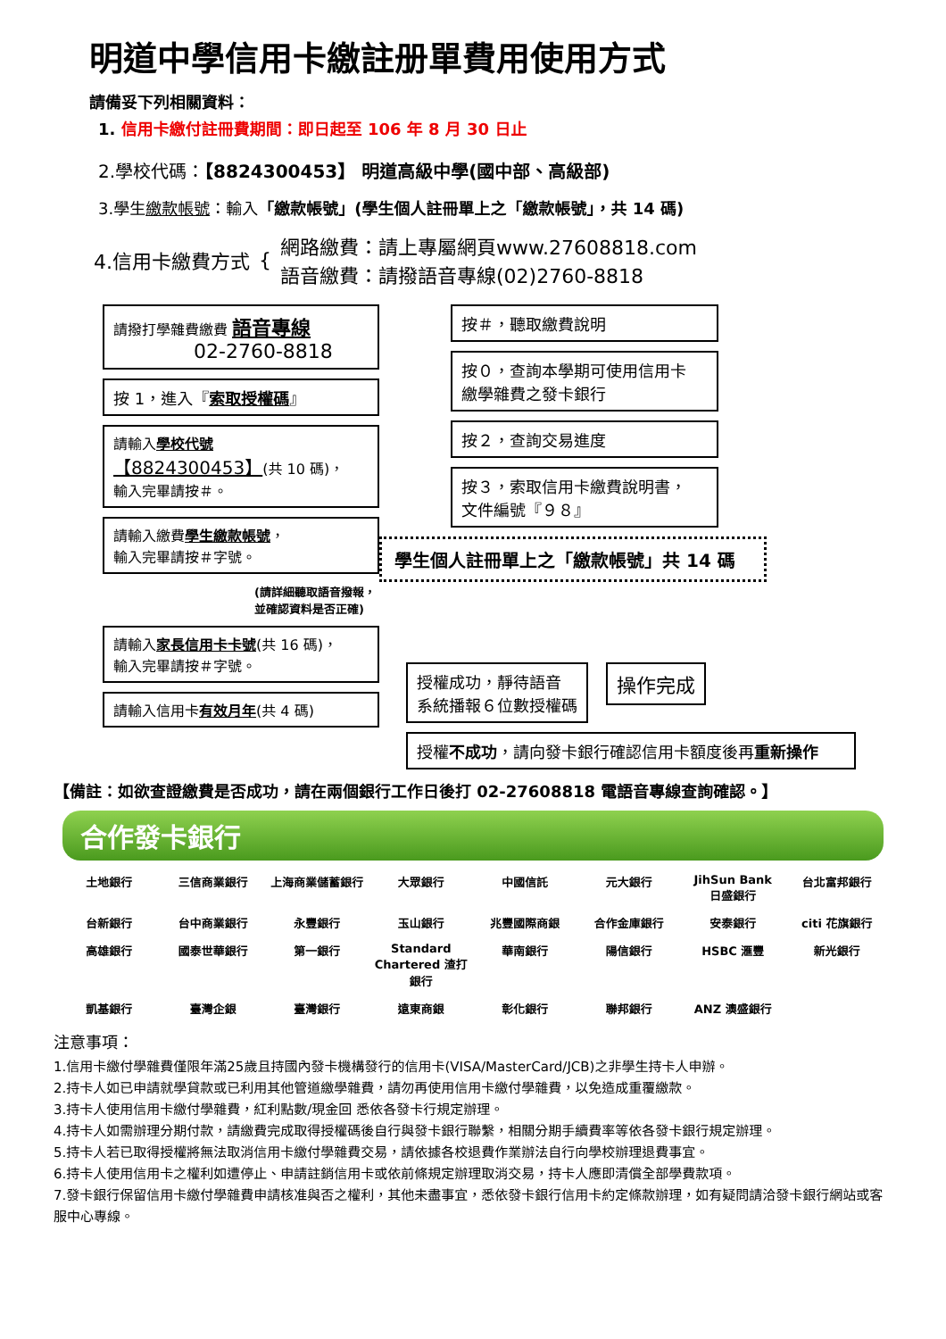明道中學信用卡繳註册單費用使用方式
請備妥下列相關資料：
1. 信用卡繳付註冊費期間：即日起至 106 年 8 月 30 日止
2.學校代碼：【8824300453】 明道高級中學(國中部、高級部)
3.學生繳款帳號：輸入「繳款帳號」(學生個人註冊單上之「繳款帳號」，共 14 碼)
4.信用卡繳費方式 {
網路繳費：請上專屬網頁www.27608818.com
語音繳費：請撥語音專線(02)2760-8818
請撥打學雜費繳費 語音專線
02-2760-8818
按 1，進入『索取授權碼』
請輸入學校代號
【8824300453】(共 10 碼)，
輸入完畢請按＃。
請輸入繳費學生繳款帳號，
輸入完畢請按＃字號。
(請詳細聽取語音撥報，並確認資料是否正確)
請輸入家長信用卡卡號(共 16 碼)，
輸入完畢請按＃字號。
請輸入信用卡有效月年(共 4 碼)
按＃，聽取繳費說明
按０，查詢本學期可使用信用卡
繳學雜費之發卡銀行
按２，查詢交易進度
按３，索取信用卡繳費說明書，
文件編號『９８』
學生個人註冊單上之「繳款帳號」共 14 碼
授權成功，靜待語音
系統播報６位數授權碼
操作完成
授權不成功，請向發卡銀行確認信用卡額度後再重新操作
【備註：如欲查證繳費是否成功，請在兩個銀行工作日後打 02-27608818 電語音專線查詢確認。】
合作發卡銀行
土地銀行 三信商業銀行 上海商業儲蓄銀行 大眾銀行 中國信託 元大銀行 JihSun Bank 日盛銀行 台北富邦銀行 台新銀行 台中商業銀行 永豐銀行 玉山銀行 兆豐國際商銀 合作金庫銀行 安泰銀行 citi 花旗銀行 高雄銀行 國泰世華銀行 第一銀行 Standard Chartered 渣打銀行 華南銀行 陽信銀行 HSBC 滙豐 新光銀行 凱基銀行 臺灣企銀 臺灣銀行 遠東商銀 彰化銀行 聯邦銀行 ANZ 澳盛銀行
注意事項：
1.信用卡繳付學雜費僅限年滿25歲且持國內發卡機構發行的信用卡(VISA/MasterCard/JCB)之非學生持卡人申辦。
2.持卡人如已申請就學貸款或已利用其他管道繳學雜費，請勿再使用信用卡繳付學雜費，以免造成重覆繳款。
3.持卡人使用信用卡繳付學雜費，紅利點數/現金回 悉依各發卡行規定辦理。
4.持卡人如需辦理分期付款，請繳費完成取得授權碼後自行與發卡銀行聯繫，相關分期手續費率等依各發卡銀行規定辦理。
5.持卡人若已取得授權將無法取消信用卡繳付學雜費交易，請依據各校退費作業辦法自行向學校辦理退費事宜。
6.持卡人使用信用卡之權利如遭停止、申請註銷信用卡或依前條規定辦理取消交易，持卡人應即清償全部學費款項。
7.發卡銀行保留信用卡繳付學雜費申請核准與否之權利，其他未盡事宜，悉依發卡銀行信用卡約定條款辦理，如有疑問請洽發卡銀行網站或客服中心專線。